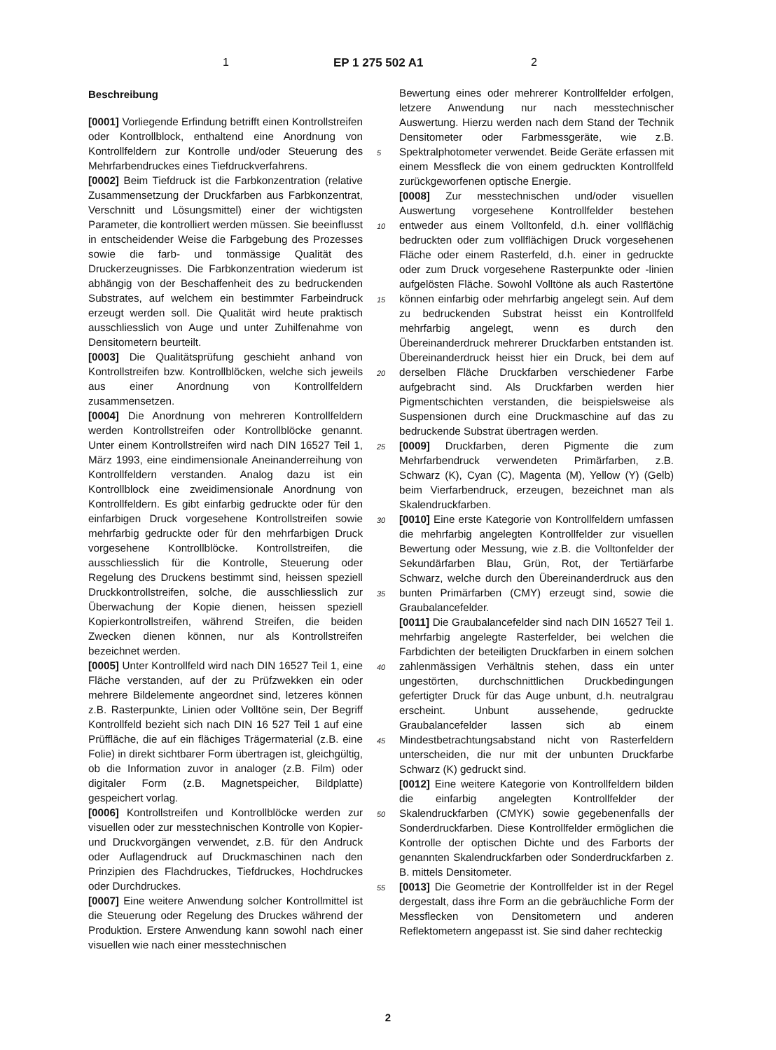1 EP 1 275 502 A1 2
Beschreibung
[0001] Vorliegende Erfindung betrifft einen Kontrollstreifen oder Kontrollblock, enthaltend eine Anordnung von Kontrollfeldern zur Kontrolle und/oder Steuerung des Mehrfarbendruckes eines Tiefdruckverfahrens.
[0002] Beim Tiefdruck ist die Farbkonzentration (relative Zusammensetzung der Druckfarben aus Farbkonzentrat, Verschnitt und Lösungsmittel) einer der wichtigsten Parameter, die kontrolliert werden müssen. Sie beeinflusst in entscheidender Weise die Farbgebung des Prozesses sowie die farb- und tonmässige Qualität des Druckerzeugnisses. Die Farbkonzentration wiederum ist abhängig von der Beschaffenheit des zu bedruckenden Substrates, auf welchem ein bestimmter Farbeindruck erzeugt werden soll. Die Qualität wird heute praktisch ausschliesslich von Auge und unter Zuhilfenahme von Densitometern beurteilt.
[0003] Die Qualitätsprüfung geschieht anhand von Kontrollstreifen bzw. Kontrollblöcken, welche sich jeweils aus einer Anordnung von Kontrollfeldern zusammensetzen.
[0004] Die Anordnung von mehreren Kontrollfeldern werden Kontrollstreifen oder Kontrollblöcke genannt. Unter einem Kontrollstreifen wird nach DIN 16527 Teil 1, März 1993, eine eindimensionale Aneinanderreihung von Kontrollfeldern verstanden. Analog dazu ist ein Kontrollblock eine zweidimensionale Anordnung von Kontrollfeldern. Es gibt einfarbig gedruckte oder für den einfarbigen Druck vorgesehene Kontrollstreifen sowie mehrfarbig gedruckte oder für den mehrfarbigen Druck vorgesehene Kontrollblöcke. Kontrollstreifen, die ausschliesslich für die Kontrolle, Steuerung oder Regelung des Druckens bestimmt sind, heissen speziell Druckkontrollstreifen, solche, die ausschliesslich zur Überwachung der Kopie dienen, heissen speziell Kopierkontrollstreifen, während Streifen, die beiden Zwecken dienen können, nur als Kontrollstreifen bezeichnet werden.
[0005] Unter Kontrollfeld wird nach DIN 16527 Teil 1, eine Fläche verstanden, auf der zu Prüfzwekken ein oder mehrere Bildelemente angeordnet sind, letzeres können z.B. Rasterpunkte, Linien oder Volltöne sein, Der Begriff Kontrollfeld bezieht sich nach DIN 16 527 Teil 1 auf eine Prüffläche, die auf ein flächiges Trägermaterial (z.B. eine Folie) in direkt sichtbarer Form übertragen ist, gleichgültig, ob die Information zuvor in analoger (z.B. Film) oder digitaler Form (z.B. Magnetspeicher, Bildplatte) gespeichert vorlag.
[0006] Kontrollstreifen und Kontrollblöcke werden zur visuellen oder zur messtechnischen Kontrolle von Kopier- und Druckvorgängen verwendet, z.B. für den Andruck oder Auflagendruck auf Druckmaschinen nach den Prinzipien des Flachdruckes, Tiefdruckes, Hochdruckes oder Durchdruckes.
[0007] Eine weitere Anwendung solcher Kontrollmittel ist die Steuerung oder Regelung des Druckes während der Produktion. Erstere Anwendung kann sowohl nach einer visuellen wie nach einer messtechnischen
Bewertung eines oder mehrerer Kontrollfelder erfolgen, letzere Anwendung nur nach messtechnischer Auswertung. Hierzu werden nach dem Stand der Technik Densitometer oder Farbmessgeräte, wie z.B. Spektralphotometer verwendet. Beide Geräte erfassen mit einem Messfleck die von einem gedruckten Kontrollfeld zurückgeworfenen optische Energie.
[0008] Zur messtechnischen und/oder visuellen Auswertung vorgesehene Kontrollfelder bestehen entweder aus einem Volltonfeld, d.h. einer vollflächig bedruckten oder zum vollflächigen Druck vorgesehenen Fläche oder einem Rasterfeld, d.h. einer in gedruckte oder zum Druck vorgesehene Rasterpunkte oder -linien aufgelösten Fläche. Sowohl Volltöne als auch Rastertöne können einfarbig oder mehrfarbig angelegt sein. Auf dem zu bedruckenden Substrat heisst ein Kontrollfeld mehrfarbig angelegt, wenn es durch den Übereinanderdruck mehrerer Druckfarben entstanden ist. Übereinanderdruck heisst hier ein Druck, bei dem auf derselben Fläche Druckfarben verschiedener Farbe aufgebracht sind. Als Druckfarben werden hier Pigmentschichten verstanden, die beispielsweise als Suspensionen durch eine Druckmaschine auf das zu bedruckende Substrat übertragen werden.
[0009] Druckfarben, deren Pigmente die zum Mehrfarbendruck verwendeten Primärfarben, z.B. Schwarz (K), Cyan (C), Magenta (M), Yellow (Y) (Gelb) beim Vierfarbendruck, erzeugen, bezeichnet man als Skalendruckfarben.
[0010] Eine erste Kategorie von Kontrollfeldern umfassen die mehrfarbig angelegten Kontrollfelder zur visuellen Bewertung oder Messung, wie z.B. die Volltonfelder der Sekundärfarben Blau, Grün, Rot, der Tertiärfarbe Schwarz, welche durch den Übereinanderdruck aus den bunten Primärfarben (CMY) erzeugt sind, sowie die Graubalancefelder.
[0011] Die Graubalancefelder sind nach DIN 16527 Teil 1. mehrfarbig angelegte Rasterfelder, bei welchen die Farbdichten der beteiligten Druckfarben in einem solchen zahlenmässigen Verhältnis stehen, dass ein unter ungestörten, durchschnittlichen Druckbedingungen gefertigter Druck für das Auge unbunt, d.h. neutralgrau erscheint. Unbunt aussehende, gedruckte Graubalancefelder lassen sich ab einem Mindestbetrachtungsabstand nicht von Rasterfeldern unterscheiden, die nur mit der unbunten Druckfarbe Schwarz (K) gedruckt sind.
[0012] Eine weitere Kategorie von Kontrollfeldern bilden die einfarbig angelegten Kontrollfelder der Skalendruckfarben (CMYK) sowie gegebenenfalls der Sonderdruckfarben. Diese Kontrollfelder ermöglichen die Kontrolle der optischen Dichte und des Farborts der genannten Skalendruckfarben oder Sonderdruckfarben z. B. mittels Densitometer.
[0013] Die Geometrie der Kontrollfelder ist in der Regel dergestalt, dass ihre Form an die gebräuchliche Form der Messflecken von Densitometern und anderen Reflektometern angepasst ist. Sie sind daher rechteckig
5
10
15
20
25
30
35
40
45
50
55
2